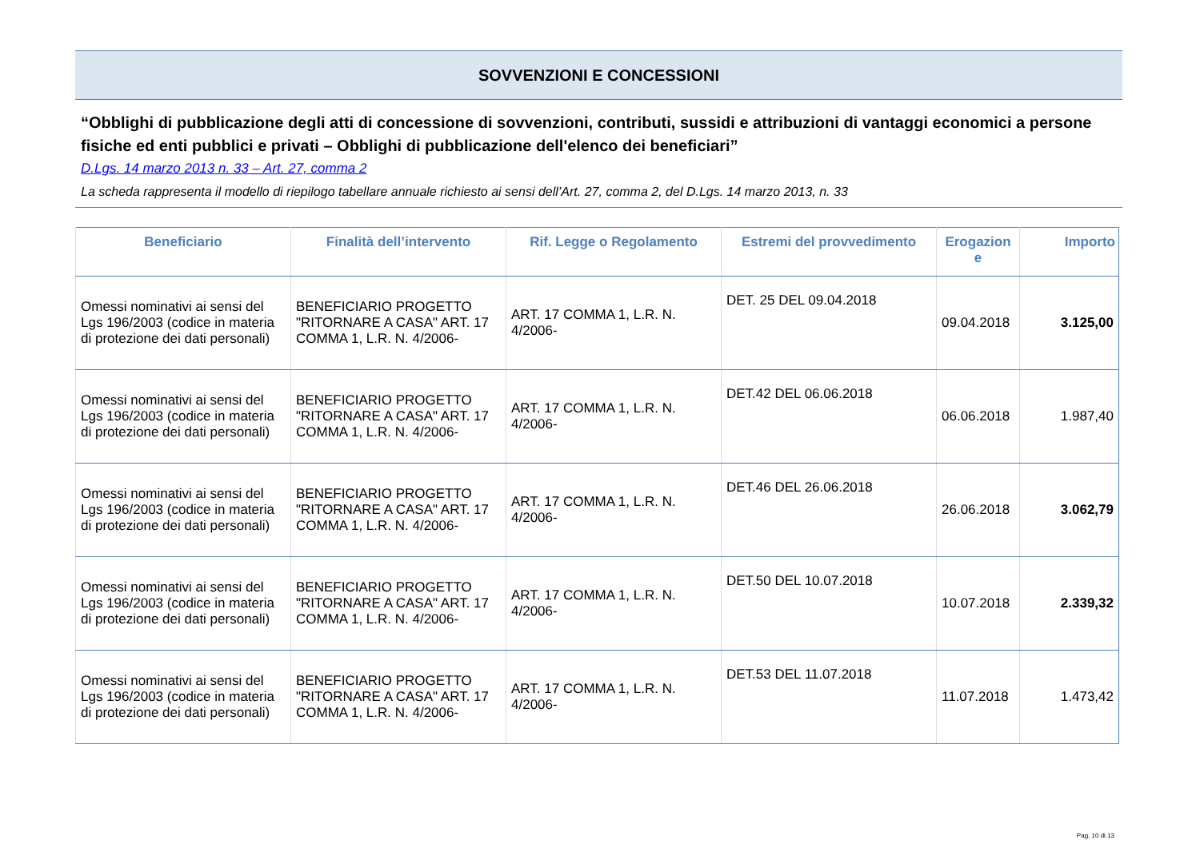SOVVENZIONI E CONCESSIONI
“Obblighi di pubblicazione degli atti di concessione di sovvenzioni, contributi, sussidi e attribuzioni di vantaggi economici a persone fisiche ed enti pubblici e privati – Obblighi di pubblicazione dell'elenco dei beneficiari”
D.Lgs. 14 marzo 2013 n. 33 – Art. 27, comma 2
La scheda rappresenta il modello di riepilogo tabellare annuale richiesto ai sensi dell’Art. 27, comma 2, del D.Lgs. 14 marzo 2013, n. 33
| Beneficiario | Finalità dell’intervento | Rif. Legge o Regolamento | Estremi del provvedimento | Erogazion e | Importo |
| --- | --- | --- | --- | --- | --- |
| Omessi nominativi ai sensi del Lgs 196/2003 (codice in materia di protezione dei dati personali) | BENEFICIARIO PROGETTO "RITORNARE A CASA" ART. 17 COMMA 1, L.R. N. 4/2006- | ART. 17 COMMA 1, L.R. N. 4/2006- | DET. 25 DEL 09.04.2018 | 09.04.2018 | 3.125,00 |
| Omessi nominativi ai sensi del Lgs 196/2003 (codice in materia di protezione dei dati personali) | BENEFICIARIO PROGETTO "RITORNARE A CASA" ART. 17 COMMA 1, L.R. N. 4/2006- | ART. 17 COMMA 1, L.R. N. 4/2006- | DET.42 DEL 06.06.2018 | 06.06.2018 | 1.987,40 |
| Omessi nominativi ai sensi del Lgs 196/2003 (codice in materia di protezione dei dati personali) | BENEFICIARIO PROGETTO "RITORNARE A CASA" ART. 17 COMMA 1, L.R. N. 4/2006- | ART. 17 COMMA 1, L.R. N. 4/2006- | DET.46 DEL 26.06.2018 | 26.06.2018 | 3.062,79 |
| Omessi nominativi ai sensi del Lgs 196/2003 (codice in materia di protezione dei dati personali) | BENEFICIARIO PROGETTO "RITORNARE A CASA" ART. 17 COMMA 1, L.R. N. 4/2006- | ART. 17 COMMA 1, L.R. N. 4/2006- | DET.50 DEL 10.07.2018 | 10.07.2018 | 2.339,32 |
| Omessi nominativi ai sensi del Lgs 196/2003 (codice in materia di protezione dei dati personali) | BENEFICIARIO PROGETTO "RITORNARE A CASA" ART. 17 COMMA 1, L.R. N. 4/2006- | ART. 17 COMMA 1, L.R. N. 4/2006- | DET.53 DEL 11.07.2018 | 11.07.2018 | 1.473,42 |
Pag. 10 di 13